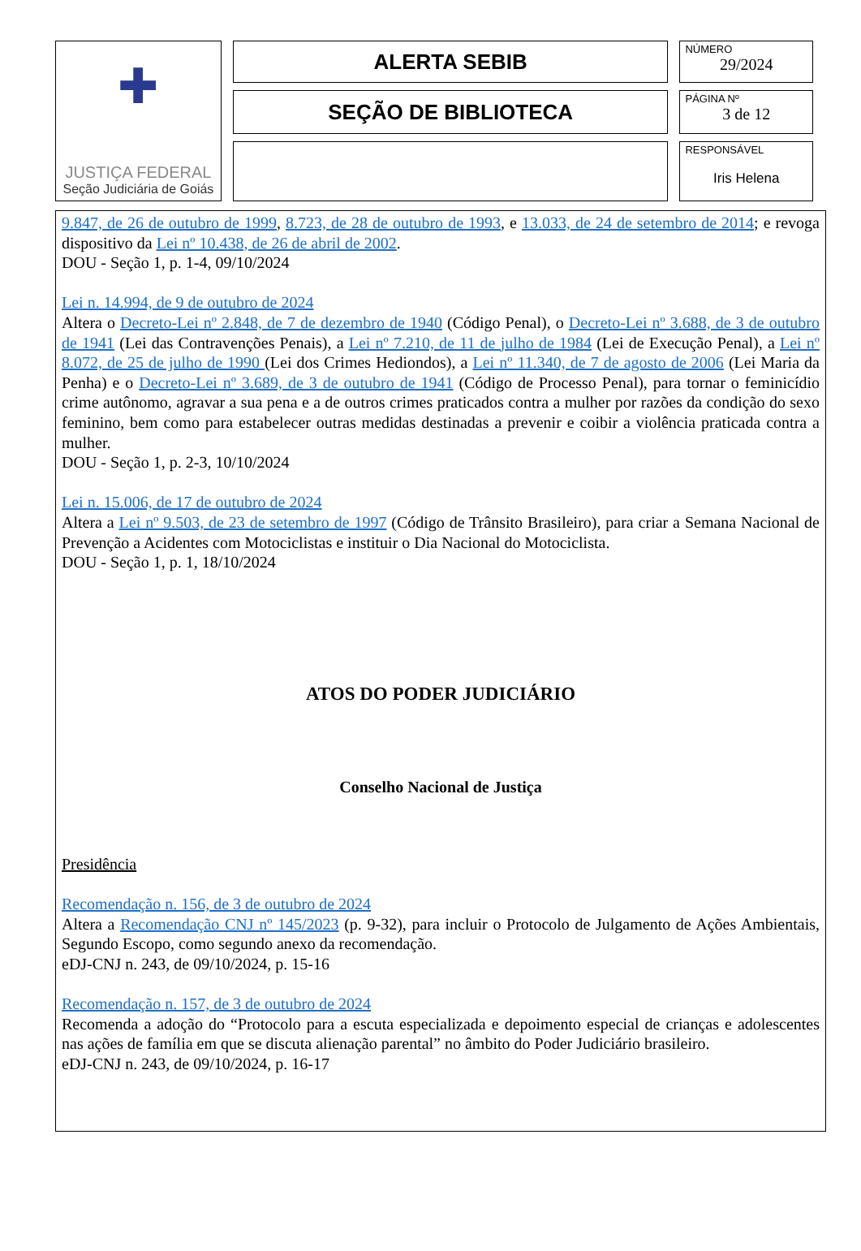| ✚ JUSTIÇA FEDERAL Seção Judiciária de Goiás | ALERTA SEBIB | NÚMERO 29/2024 |
| | SEÇÃO DE BIBLIOTECA | PÁGINA Nº 3 de 12 |
| | | RESPONSÁVEL Iris Helena |
9.847, de 26 de outubro de 1999, 8.723, de 28 de outubro de 1993, e 13.033, de 24 de setembro de 2014; e revoga dispositivo da Lei nº 10.438, de 26 de abril de 2002.
DOU - Seção 1, p. 1-4, 09/10/2024
Lei n. 14.994, de 9 de outubro de 2024
Altera o Decreto-Lei nº 2.848, de 7 de dezembro de 1940 (Código Penal), o Decreto-Lei nº 3.688, de 3 de outubro de 1941 (Lei das Contravenções Penais), a Lei nº 7.210, de 11 de julho de 1984 (Lei de Execução Penal), a Lei nº 8.072, de 25 de julho de 1990 (Lei dos Crimes Hediondos), a Lei nº 11.340, de 7 de agosto de 2006 (Lei Maria da Penha) e o Decreto-Lei nº 3.689, de 3 de outubro de 1941 (Código de Processo Penal), para tornar o feminicídio crime autônomo, agravar a sua pena e a de outros crimes praticados contra a mulher por razões da condição do sexo feminino, bem como para estabelecer outras medidas destinadas a prevenir e coibir a violência praticada contra a mulher.
DOU - Seção 1, p. 2-3, 10/10/2024
Lei n. 15.006, de 17 de outubro de 2024
Altera a Lei nº 9.503, de 23 de setembro de 1997 (Código de Trânsito Brasileiro), para criar a Semana Nacional de Prevenção a Acidentes com Motociclistas e instituir o Dia Nacional do Motociclista.
DOU - Seção 1, p. 1, 18/10/2024
ATOS DO PODER JUDICIÁRIO
Conselho Nacional de Justiça
Presidência
Recomendação n. 156, de 3 de outubro de 2024
Altera a Recomendação CNJ nº 145/2023 (p. 9-32), para incluir o Protocolo de Julgamento de Ações Ambientais, Segundo Escopo, como segundo anexo da recomendação.
eDJ-CNJ n. 243, de 09/10/2024, p. 15-16
Recomendação n. 157, de 3 de outubro de 2024
Recomenda a adoção do “Protocolo para a escuta especializada e depoimento especial de crianças e adolescentes nas ações de família em que se discuta alienação parental” no âmbito do Poder Judiciário brasileiro.
eDJ-CNJ n. 243, de 09/10/2024, p. 16-17